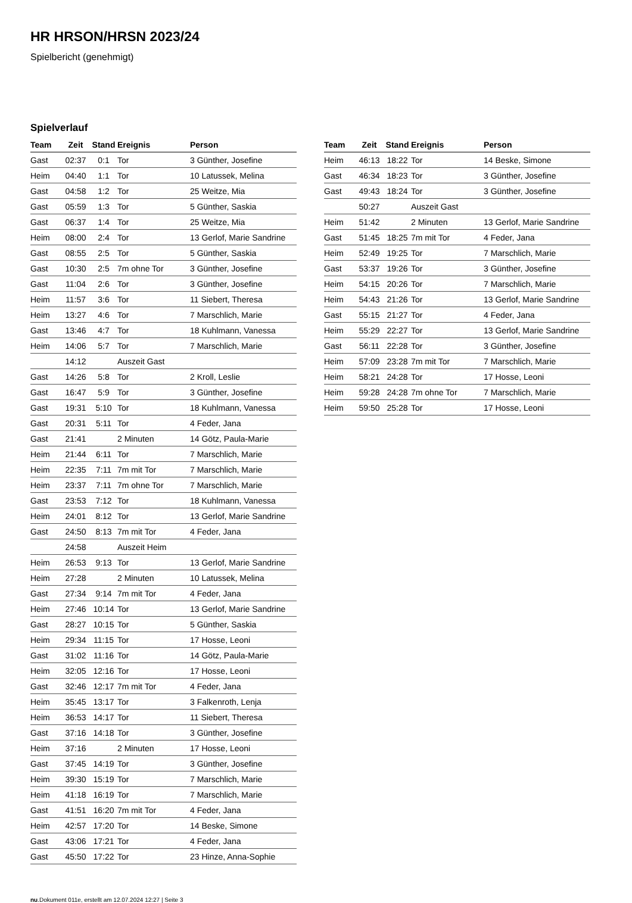HR HRSON/HRSN 2023/24
Spielbericht (genehmigt)
Spielverlauf
| Team | Zeit | Stand | Ereignis | Person |
| --- | --- | --- | --- | --- |
| Gast | 02:37 | 0:1 | Tor | 3 Günther, Josefine |
| Heim | 04:40 | 1:1 | Tor | 10 Latussek, Melina |
| Gast | 04:58 | 1:2 | Tor | 25 Weitze, Mia |
| Gast | 05:59 | 1:3 | Tor | 5 Günther, Saskia |
| Gast | 06:37 | 1:4 | Tor | 25 Weitze, Mia |
| Heim | 08:00 | 2:4 | Tor | 13 Gerlof, Marie Sandrine |
| Gast | 08:55 | 2:5 | Tor | 5 Günther, Saskia |
| Gast | 10:30 | 2:5 | 7m ohne Tor | 3 Günther, Josefine |
| Gast | 11:04 | 2:6 | Tor | 3 Günther, Josefine |
| Heim | 11:57 | 3:6 | Tor | 11 Siebert, Theresa |
| Heim | 13:27 | 4:6 | Tor | 7 Marschlich, Marie |
| Gast | 13:46 | 4:7 | Tor | 18 Kuhlmann, Vanessa |
| Heim | 14:06 | 5:7 | Tor | 7 Marschlich, Marie |
| | 14:12 | | Auszeit Gast | |
| Gast | 14:26 | 5:8 | Tor | 2 Kroll, Leslie |
| Gast | 16:47 | 5:9 | Tor | 3 Günther, Josefine |
| Gast | 19:31 | 5:10 | Tor | 18 Kuhlmann, Vanessa |
| Gast | 20:31 | 5:11 | Tor | 4 Feder, Jana |
| Gast | 21:41 | | 2 Minuten | 14 Götz, Paula-Marie |
| Heim | 21:44 | 6:11 | Tor | 7 Marschlich, Marie |
| Heim | 22:35 | 7:11 | 7m mit Tor | 7 Marschlich, Marie |
| Heim | 23:37 | 7:11 | 7m ohne Tor | 7 Marschlich, Marie |
| Gast | 23:53 | 7:12 | Tor | 18 Kuhlmann, Vanessa |
| Heim | 24:01 | 8:12 | Tor | 13 Gerlof, Marie Sandrine |
| Gast | 24:50 | 8:13 | 7m mit Tor | 4 Feder, Jana |
| | 24:58 | | Auszeit Heim | |
| Heim | 26:53 | 9:13 | Tor | 13 Gerlof, Marie Sandrine |
| Heim | 27:28 | | 2 Minuten | 10 Latussek, Melina |
| Gast | 27:34 | 9:14 | 7m mit Tor | 4 Feder, Jana |
| Heim | 27:46 | 10:14 | Tor | 13 Gerlof, Marie Sandrine |
| Gast | 28:27 | 10:15 | Tor | 5 Günther, Saskia |
| Heim | 29:34 | 11:15 | Tor | 17 Hosse, Leoni |
| Gast | 31:02 | 11:16 | Tor | 14 Götz, Paula-Marie |
| Heim | 32:05 | 12:16 | Tor | 17 Hosse, Leoni |
| Gast | 32:46 | 12:17 | 7m mit Tor | 4 Feder, Jana |
| Heim | 35:45 | 13:17 | Tor | 3 Falkenroth, Lenja |
| Heim | 36:53 | 14:17 | Tor | 11 Siebert, Theresa |
| Gast | 37:16 | 14:18 | Tor | 3 Günther, Josefine |
| Heim | 37:16 | | 2 Minuten | 17 Hosse, Leoni |
| Gast | 37:45 | 14:19 | Tor | 3 Günther, Josefine |
| Heim | 39:30 | 15:19 | Tor | 7 Marschlich, Marie |
| Heim | 41:18 | 16:19 | Tor | 7 Marschlich, Marie |
| Gast | 41:51 | 16:20 | 7m mit Tor | 4 Feder, Jana |
| Heim | 42:57 | 17:20 | Tor | 14 Beske, Simone |
| Gast | 43:06 | 17:21 | Tor | 4 Feder, Jana |
| Gast | 45:50 | 17:22 | Tor | 23 Hinze, Anna-Sophie |
| Team | Zeit | Stand | Ereignis | Person |
| --- | --- | --- | --- | --- |
| Heim | 46:13 | 18:22 | Tor | 14 Beske, Simone |
| Gast | 46:34 | 18:23 | Tor | 3 Günther, Josefine |
| Gast | 49:43 | 18:24 | Tor | 3 Günther, Josefine |
| | 50:27 | | Auszeit Gast | |
| Heim | 51:42 | | 2 Minuten | 13 Gerlof, Marie Sandrine |
| Gast | 51:45 | 18:25 | 7m mit Tor | 4 Feder, Jana |
| Heim | 52:49 | 19:25 | Tor | 7 Marschlich, Marie |
| Gast | 53:37 | 19:26 | Tor | 3 Günther, Josefine |
| Heim | 54:15 | 20:26 | Tor | 7 Marschlich, Marie |
| Heim | 54:43 | 21:26 | Tor | 13 Gerlof, Marie Sandrine |
| Gast | 55:15 | 21:27 | Tor | 4 Feder, Jana |
| Heim | 55:29 | 22:27 | Tor | 13 Gerlof, Marie Sandrine |
| Gast | 56:11 | 22:28 | Tor | 3 Günther, Josefine |
| Heim | 57:09 | 23:28 | 7m mit Tor | 7 Marschlich, Marie |
| Heim | 58:21 | 24:28 | Tor | 17 Hosse, Leoni |
| Heim | 59:28 | 24:28 | 7m ohne Tor | 7 Marschlich, Marie |
| Heim | 59:50 | 25:28 | Tor | 17 Hosse, Leoni |
nu.Dokument 011e, erstellt am 12.07.2024 12:27 | Seite 3